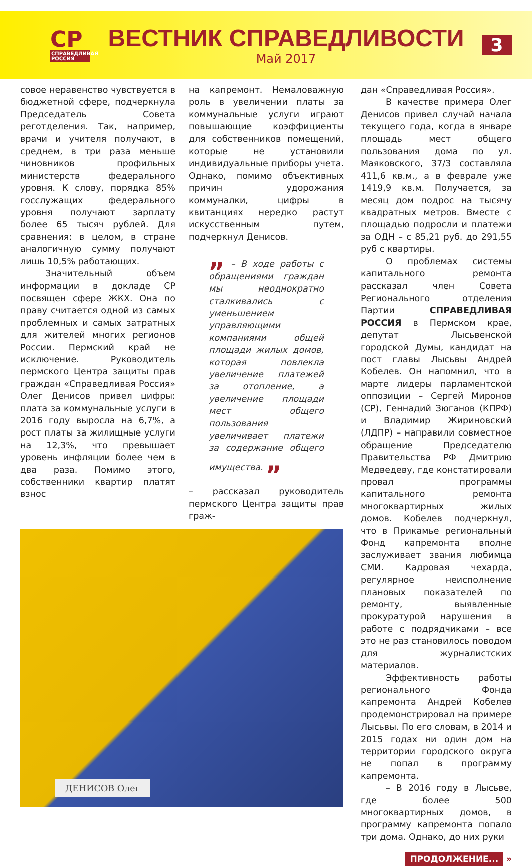СР
СПРАВЕДЛИВАЯ РОССИЯ
ВЕСТНИК СПРАВЕДЛИВОСТИ
Май 2017
3
совое неравенство чувствуется в бюджетной сфере, подчеркнула Председатель Совета реготделения. Так, например, врачи и учителя получают, в среднем, в три раза меньше чиновников профильных министерств федерального уровня. К слову, порядка 85% госслужащих федерального уровня получают зарплату более 65 тысяч рублей. Для сравнения: в целом, в стране аналогичную сумму получают лишь 10,5% работающих.
Значительный объем информации в докладе СР посвящен сфере ЖКХ. Она по праву считается одной из самых проблемных и самых затратных для жителей многих регионов России. Пермский край не исключение. Руководитель пермского Центра защиты прав граждан «Справедливая Россия» Олег Денисов привел цифры: плата за коммунальные услуги в 2016 году выросла на 6,7%, а рост платы за жилищные услуги на 12,3%, что превышает уровень инфляции более чем в два раза. Помимо этого, собственники квартир платят взнос
на капремонт. Немаловажную роль в увеличении платы за коммунальные услуги играют повышающие коэффициенты для собственников помещений, которые не установили индивидуальные приборы учета. Однако, помимо объективных причин удорожания коммуналки, цифры в квитанциях нередко растут искусственным путем, подчеркнул Денисов.
„ – В ходе работы с обращениями граждан мы неоднократно сталкивались с уменьшением управляющими компаниями общей площади жилых домов, которая повлекла увеличение платежей за отопление, а увеличение площади мест общего пользования увеличивает платежи за содержание общего имущества. „
– рассказал руководитель пермского Центра защиты прав граж-
ДЕНИСОВ Олег
дан «Справедливая Россия».
В качестве примера Олег Денисов привел случай начала текущего года, когда в январе площадь мест общего пользования дома по ул. Маяковского, 37/3 составляла 411,6 кв.м., а в феврале уже 1419,9 кв.м. Получается, за месяц дом подрос на тысячу квадратных метров. Вместе с площадью подросли и платежи за ОДН – с 85,21 руб. до 291,55 руб с квартиры.
О проблемах системы капитального ремонта рассказал член Совета Регионального отделения Партии СПРАВЕДЛИВАЯ РОССИЯ в Пермском крае, депутат Лысьвенской городской Думы, кандидат на пост главы Лысьвы Андрей Кобелев. Он напомнил, что в марте лидеры парламентской оппозиции – Сергей Миронов (СР), Геннадий Зюганов (КПРФ) и Владимир Жириновский (ЛДПР) – направили совместное обращение Председателю Правительства РФ Дмитрию Медведеву, где констатировали провал программы капитального ремонта многоквартирных жилых домов. Кобелев подчеркнул, что в Прикамье региональный Фонд капремонта вполне заслуживает звания любимца СМИ. Кадровая чехарда, регулярное неисполнение плановых показателей по ремонту, выявленные прокуратурой нарушения в работе с подрядчиками – все это не раз становилось поводом для журналистских материалов.
Эффективность работы регионального Фонда капремонта Андрей Кобелев продемонстрировал на примере Лысьвы. По его словам, в 2014 и 2015 годах ни один дом на территории городского округа не попал в программу капремонта.
– В 2016 году в Лысьве, где более 500 многоквартирных домов, в программу капремонта попало три дома. Однако, до них руки
ПРОДОЛЖЕНИЕ... »